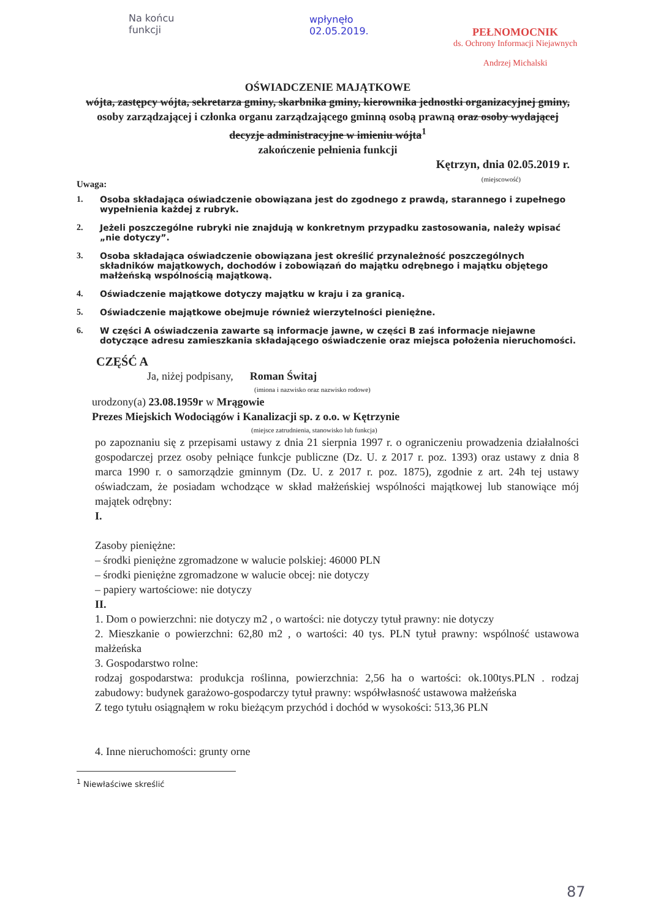Na końcu
funkcji
wpłynęło
02.05.2019.
PEŁNOMOCNIK
ds. Ochrony Informacji Niejawnych
Andrzej Michalski
OŚWIADCZENIE MAJĄTKOWE
wójta, zastępcy wójta, sekretarza gminy, skarbnika gminy, kierownika jednostki organizacyjnej gminy, osoby zarządzającej i członka organu zarządzającego gminną osobą prawną oraz osoby wydającej decyzje administracyjne w imieniu wójta<sup>1</sup>
zakończenie pełnienia funkcji
Kętrzyn, dnia 02.05.2019 r.
(miejscowość)
Uwaga:
1. Osoba składająca oświadczenie obowiązana jest do zgodnego z prawdą, starannego i zupełnego wypełnienia każdej z rubryk.
2. Jeżeli poszczególne rubryki nie znajdują w konkretnym przypadku zastosowania, należy wpisać „nie dotyczy”.
3. Osoba składająca oświadczenie obowiązana jest określić przynależność poszczególnych składników majątkowych, dochodów i zobowiązań do majątku odrębnego i majątku objętego małżeńską wspólnością majątkową.
4. Oświadczenie majątkowe dotyczy majątku w kraju i za granicą.
5. Oświadczenie majątkowe obejmuje również wierzytelności pieniężne.
6. W części A oświadczenia zawarte są informacje jawne, w części B zaś informacje niejawne dotyczące adresu zamieszkania składającego oświadczenie oraz miejsca położenia nieruchomości.
CZĘŚĆ A
Ja, niżej podpisany, Roman Świtaj
(imiona i nazwisko oraz nazwisko rodowe)
urodzony(a) 23.08.1959r w Mrągowie
Prezes Miejskich Wodociągów i Kanalizacji sp. z o.o. w Kętrzynie
(miejsce zatrudnienia, stanowisko lub funkcja)
po zapoznaniu się z przepisami ustawy z dnia 21 sierpnia 1997 r. o ograniczeniu prowadzenia działalności gospodarczej przez osoby pełniące funkcje publiczne (Dz. U. z 2017 r. poz. 1393) oraz ustawy z dnia 8 marca 1990 r. o samorządzie gminnym (Dz. U. z 2017 r. poz. 1875), zgodnie z art. 24h tej ustawy oświadczam, że posiadam wchodzące w skład małżeńskiej wspólności majątkowej lub stanowiące mój majątek odrębny:
I.
Zasoby pieniężne:
– środki pieniężne zgromadzone w walucie polskiej: 46000 PLN
– środki pieniężne zgromadzone w walucie obcej: nie dotyczy
– papiery wartościowe: nie dotyczy
II.
1. Dom o powierzchni: nie dotyczy m2 , o wartości: nie dotyczy tytuł prawny: nie dotyczy
2. Mieszkanie o powierzchni: 62,80 m2 , o wartości: 40 tys. PLN tytuł prawny: wspólność ustawowa małżeńska
3. Gospodarstwo rolne:
rodzaj gospodarstwa: produkcja roślinna, powierzchnia: 2,56 ha o wartości: ok.100tys.PLN . rodzaj zabudowy: budynek garażowo-gospodarczy tytuł prawny: współwłasność ustawowa małżeńska
Z tego tytułu osiągnąłem w roku bieżącym przychód i dochód w wysokości: 513,36 PLN
4. Inne nieruchomości: grunty orne
<sup>1</sup> Niewłaściwe skreślić
87